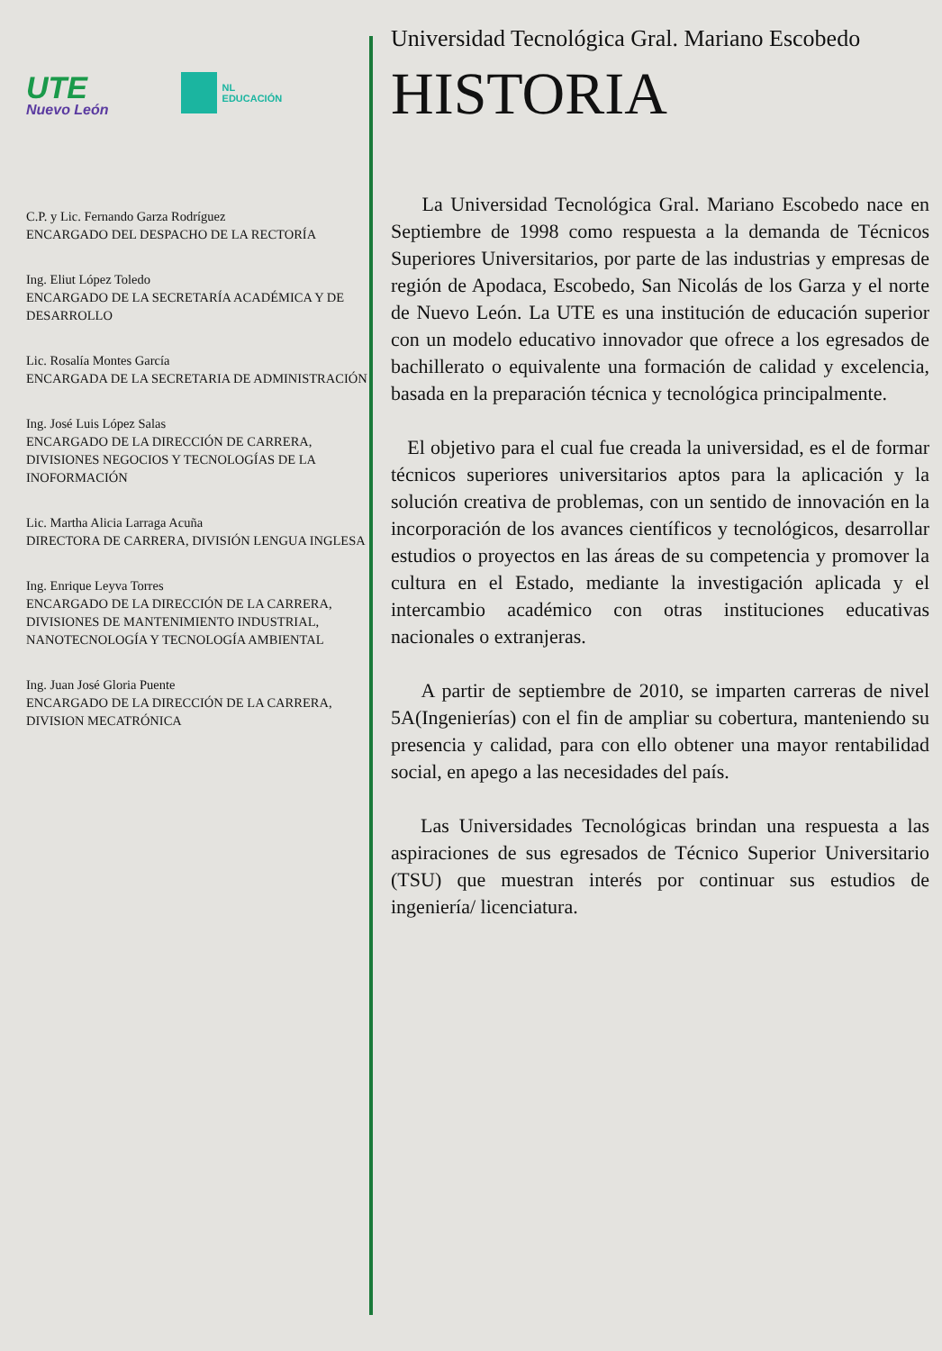UTE
Nuevo León
NL
EDUCACIÓN
C.P. y Lic. Fernando Garza Rodríguez
ENCARGADO DEL DESPACHO DE LA RECTORÍA
Ing. Eliut López Toledo
ENCARGADO DE LA SECRETARÍA ACADÉMICA Y DE DESARROLLO
Lic. Rosalía Montes García
ENCARGADA DE LA SECRETARIA DE ADMINISTRACIÓN
Ing. José Luis López Salas
ENCARGADO DE LA DIRECCIÓN DE CARRERA, DIVISIONES NEGOCIOS Y TECNOLOGÍAS DE LA INOFORMACIÓN
Lic. Martha Alicia Larraga Acuña
DIRECTORA DE CARRERA, DIVISIÓN LENGUA INGLESA
Ing. Enrique Leyva Torres
ENCARGADO DE LA DIRECCIÓN DE LA CARRERA, DIVISIONES DE MANTENIMIENTO INDUSTRIAL, NANOTECNOLOGÍA Y TECNOLOGÍA AMBIENTAL
Ing. Juan José Gloria Puente
ENCARGADO DE LA DIRECCIÓN DE LA CARRERA, DIVISION MECATRÓNICA
Universidad Tecnológica Gral. Mariano Escobedo
HISTORIA
La Universidad Tecnológica Gral. Mariano Escobedo nace en Septiembre de 1998 como respuesta a la demanda de Técnicos Superiores Universitarios, por parte de las industrias y empresas de región de Apodaca, Escobedo, San Nicolás de los Garza y el norte de Nuevo León. La UTE es una institución de educación superior con un modelo educativo innovador que ofrece a los egresados de bachillerato o equivalente una formación de calidad y excelencia, basada en la preparación técnica y tecnológica principalmente.
El objetivo para el cual fue creada la universidad, es el de formar técnicos superiores universitarios aptos para la aplicación y la solución creativa de problemas, con un sentido de innovación en la incorporación de los avances científicos y tecnológicos, desarrollar estudios o proyectos en las áreas de su competencia y promover la cultura en el Estado, mediante la investigación aplicada y el intercambio académico con otras instituciones educativas nacionales o extranjeras.
A partir de septiembre de 2010, se imparten carreras de nivel 5A(Ingenierías) con el fin de ampliar su cobertura, manteniendo su presencia y calidad, para con ello obtener una mayor rentabilidad social, en apego a las necesidades del país.
Las Universidades Tecnológicas brindan una respuesta a las aspiraciones de sus egresados de Técnico Superior Universitario (TSU) que muestran interés por continuar sus estudios de ingeniería/ licenciatura.